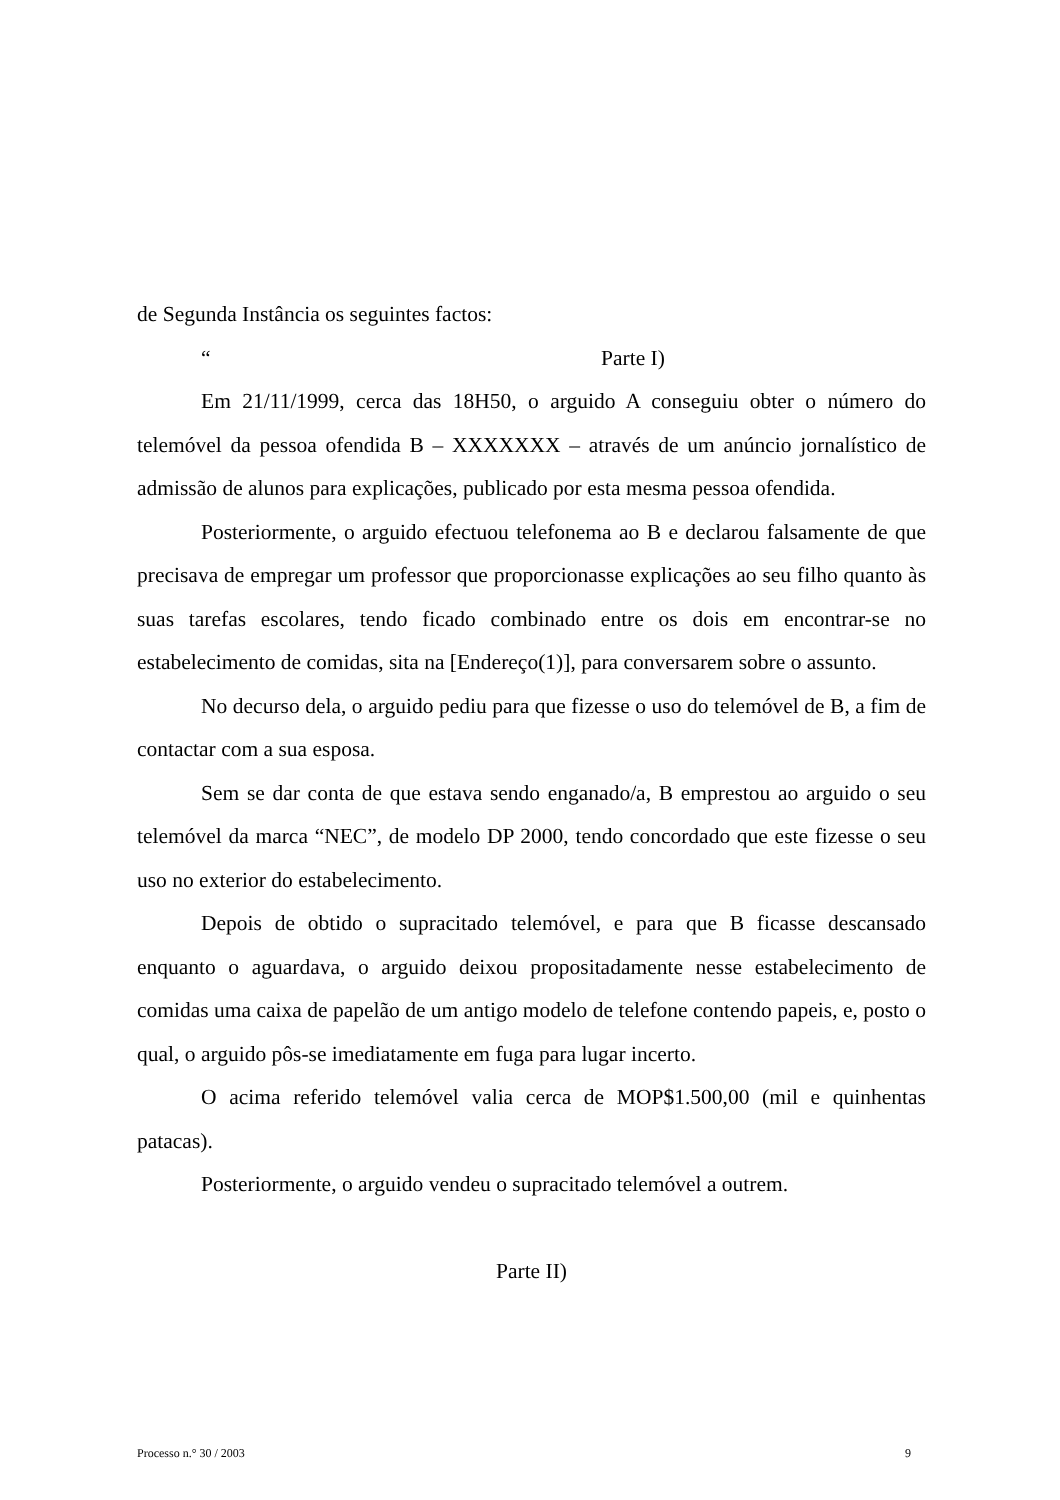de Segunda Instância os seguintes factos:
“Parte I)
Em 21/11/1999, cerca das 18H50, o arguido A conseguiu obter o número do telemóvel da pessoa ofendida B – XXXXXXX – através de um anúncio jornalístico de admissão de alunos para explicações, publicado por esta mesma pessoa ofendida.
Posteriormente, o arguido efectuou telefonema ao B e declarou falsamente de que precisava de empregar um professor que proporcionasse explicações ao seu filho quanto às suas tarefas escolares, tendo ficado combinado entre os dois em encontrar-se no estabelecimento de comidas, sita na [Endereço(1)], para conversarem sobre o assunto.
No decurso dela, o arguido pediu para que fizesse o uso do telemóvel de B, a fim de contactar com a sua esposa.
Sem se dar conta de que estava sendo enganado/a, B emprestou ao arguido o seu telemóvel da marca “NEC”, de modelo DP 2000, tendo concordado que este fizesse o seu uso no exterior do estabelecimento.
Depois de obtido o supracitado telemóvel, e para que B ficasse descansado enquanto o aguardava, o arguido deixou propositadamente nesse estabelecimento de comidas uma caixa de papelão de um antigo modelo de telefone contendo papeis, e, posto o qual, o arguido pôs-se imediatamente em fuga para lugar incerto.
O acima referido telemóvel valia cerca de MOP$1.500,00 (mil e quinhentas patacas).
Posteriormente, o arguido vendeu o supracitado telemóvel a outrem.
Parte II)
Processo n.° 30 / 2003 9